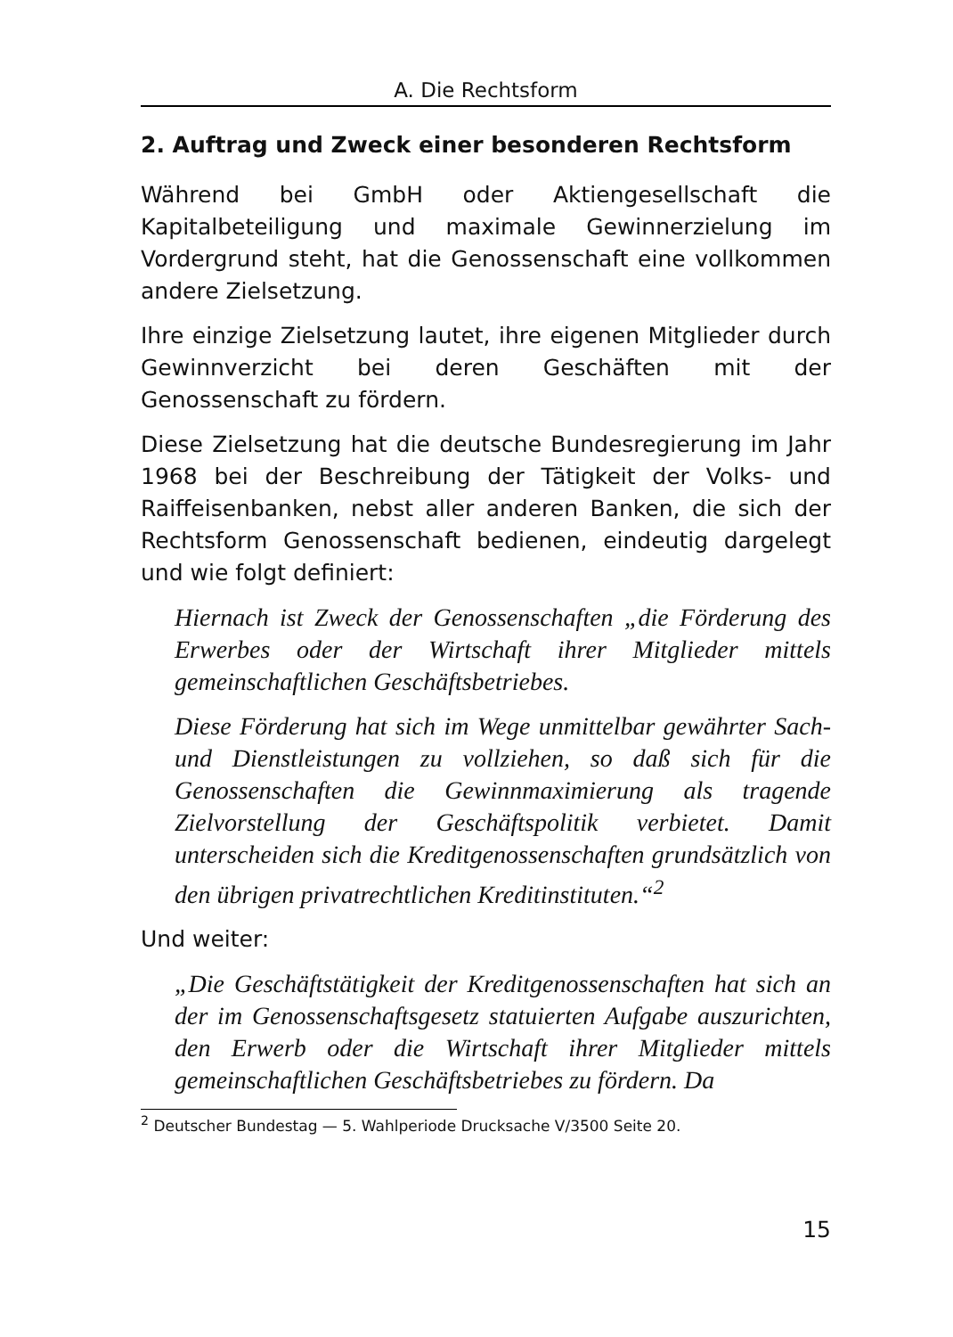A. Die Rechtsform
2. Auftrag und Zweck einer besonderen Rechtsform
Während bei GmbH oder Aktiengesellschaft die Kapitalbeteiligung und maximale Gewinnerzielung im Vordergrund steht, hat die Genossenschaft eine vollkommen andere Zielsetzung.
Ihre einzige Zielsetzung lautet, ihre eigenen Mitglieder durch Gewinnverzicht bei deren Geschäften mit der Genossenschaft zu fördern.
Diese Zielsetzung hat die deutsche Bundesregierung im Jahr 1968 bei der Beschreibung der Tätigkeit der Volks- und Raiffeisenbanken, nebst aller anderen Banken, die sich der Rechtsform Genossenschaft bedienen, eindeutig dargelegt und wie folgt definiert:
Hiernach ist Zweck der Genossenschaften „die Förderung des Erwerbes oder der Wirtschaft ihrer Mitglieder mittels gemeinschaftlichen Geschäftsbetriebes.
Diese Förderung hat sich im Wege unmittelbar gewährter Sach- und Dienstleistungen zu vollziehen, so daß sich für die Genossenschaften die Gewinnmaximierung als tragende Zielvorstellung der Geschäftspolitik verbietet. Damit unterscheiden sich die Kreditgenossenschaften grundsätzlich von den übrigen privatrechtlichen Kreditinstituten.“<sup>2</sup>
Und weiter:
„Die Geschäftstätigkeit der Kreditgenossenschaften hat sich an der im Genossenschaftsgesetz statuierten Aufgabe auszurichten, den Erwerb oder die Wirtschaft ihrer Mitglieder mittels gemeinschaftlichen Geschäftsbetriebes zu fördern. Da
<sup>2</sup> Deutscher Bundestag — 5. Wahlperiode Drucksache V/3500 Seite 20.
15